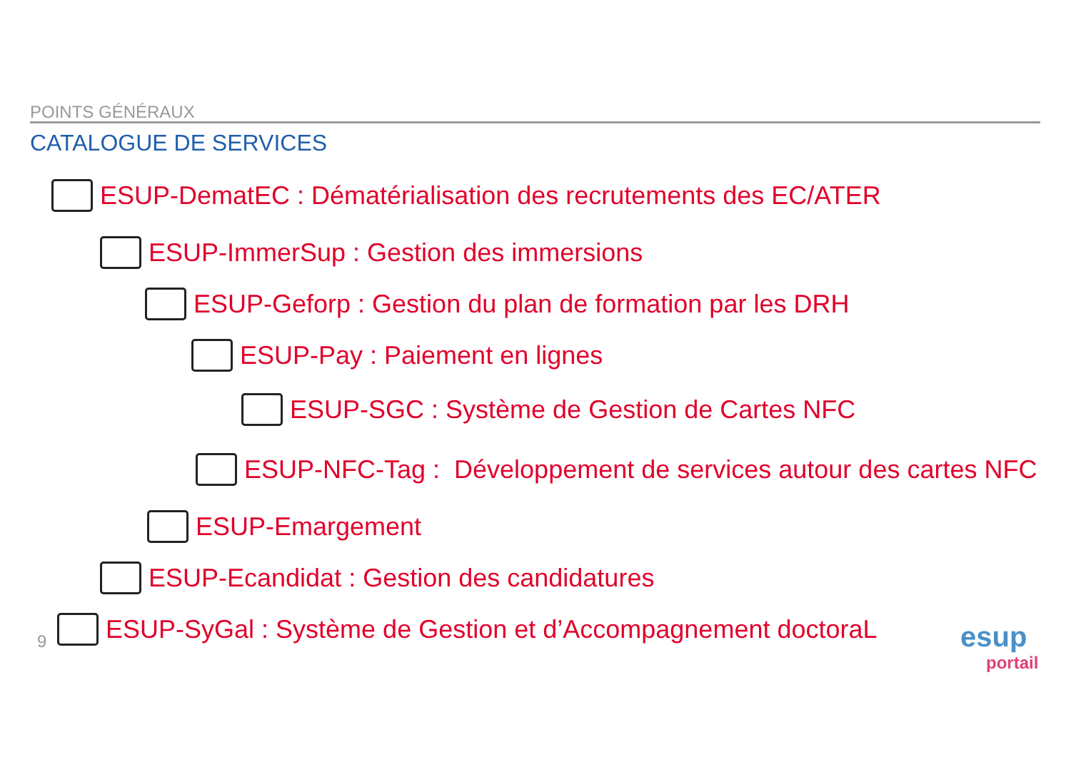POINTS GÉNÉRAUX
CATALOGUE DE SERVICES
ESUP-DematEC : Dématérialisation des recrutements des EC/ATER
ESUP-ImmerSup : Gestion des immersions
ESUP-Geforp : Gestion du plan de formation par les DRH
ESUP-Pay : Paiement en lignes
ESUP-SGC : Système de Gestion de Cartes NFC
ESUP-NFC-Tag : Développement de services autour des cartes NFC
ESUP-Emargement
ESUP-Ecandidat : Gestion des candidatures
ESUP-SyGal : Système de Gestion et d’Accompagnement doctoraL
9
esup
portail